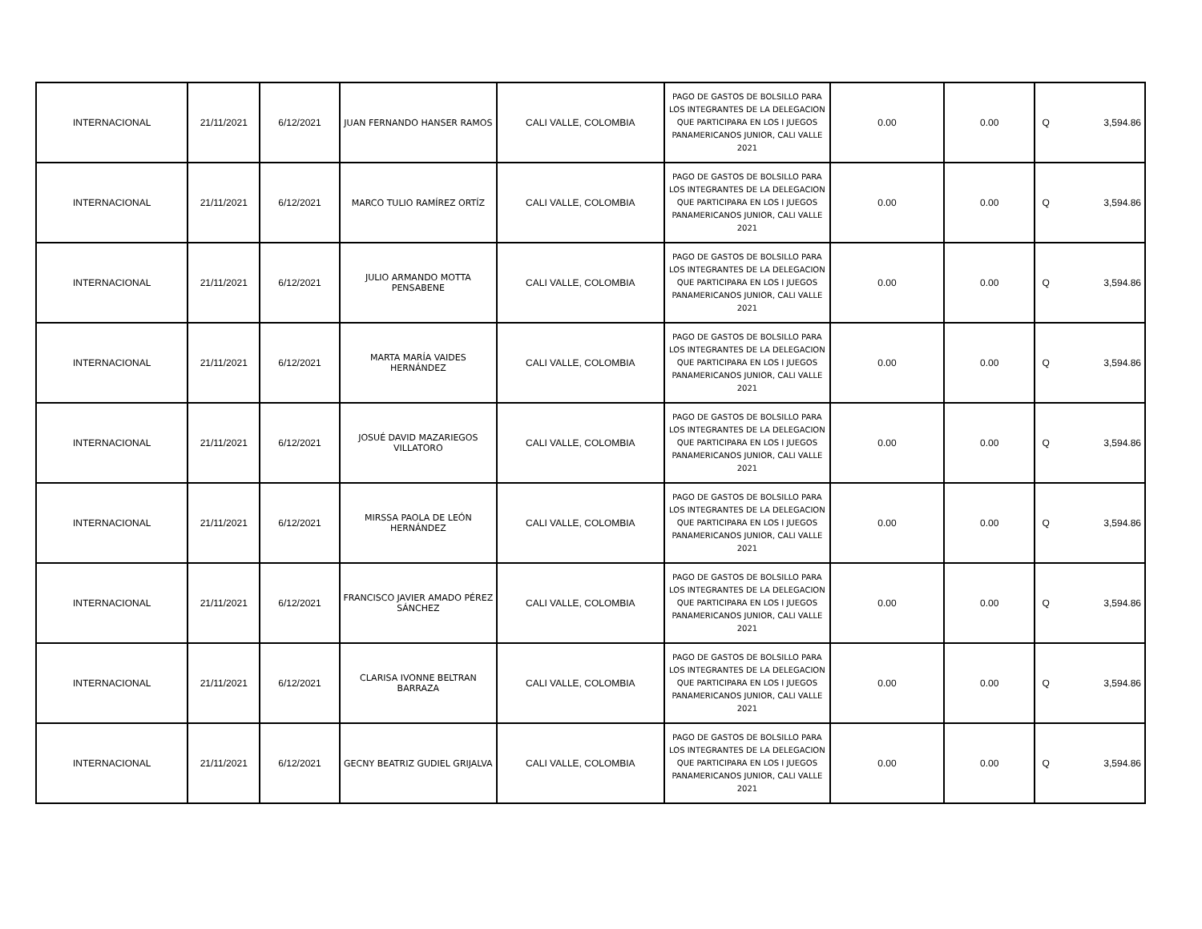| INTERNACIONAL | 21/11/2021 | 6/12/2021 | JUAN FERNANDO HANSER RAMOS | CALI VALLE, COLOMBIA | PAGO DE GASTOS DE BOLSILLO PARA LOS INTEGRANTES DE LA DELEGACION QUE PARTICIPARA EN LOS I JUEGOS PANAMERICANOS JUNIOR, CALI VALLE 2021 | 0.00 | 0.00 | Q | 3,594.86 |
| INTERNACIONAL | 21/11/2021 | 6/12/2021 | MARCO TULIO RAMÍREZ ORTÍZ | CALI VALLE, COLOMBIA | PAGO DE GASTOS DE BOLSILLO PARA LOS INTEGRANTES DE LA DELEGACION QUE PARTICIPARA EN LOS I JUEGOS PANAMERICANOS JUNIOR, CALI VALLE 2021 | 0.00 | 0.00 | Q | 3,594.86 |
| INTERNACIONAL | 21/11/2021 | 6/12/2021 | JULIO ARMANDO MOTTA PENSABENE | CALI VALLE, COLOMBIA | PAGO DE GASTOS DE BOLSILLO PARA LOS INTEGRANTES DE LA DELEGACION QUE PARTICIPARA EN LOS I JUEGOS PANAMERICANOS JUNIOR, CALI VALLE 2021 | 0.00 | 0.00 | Q | 3,594.86 |
| INTERNACIONAL | 21/11/2021 | 6/12/2021 | MARTA MARÍA VAIDES HERNÁNDEZ | CALI VALLE, COLOMBIA | PAGO DE GASTOS DE BOLSILLO PARA LOS INTEGRANTES DE LA DELEGACION QUE PARTICIPARA EN LOS I JUEGOS PANAMERICANOS JUNIOR, CALI VALLE 2021 | 0.00 | 0.00 | Q | 3,594.86 |
| INTERNACIONAL | 21/11/2021 | 6/12/2021 | JOSUÉ DAVID MAZARIEGOS VILLATORO | CALI VALLE, COLOMBIA | PAGO DE GASTOS DE BOLSILLO PARA LOS INTEGRANTES DE LA DELEGACION QUE PARTICIPARA EN LOS I JUEGOS PANAMERICANOS JUNIOR, CALI VALLE 2021 | 0.00 | 0.00 | Q | 3,594.86 |
| INTERNACIONAL | 21/11/2021 | 6/12/2021 | MIRSSA PAOLA DE LEÓN HERNÁNDEZ | CALI VALLE, COLOMBIA | PAGO DE GASTOS DE BOLSILLO PARA LOS INTEGRANTES DE LA DELEGACION QUE PARTICIPARA EN LOS I JUEGOS PANAMERICANOS JUNIOR, CALI VALLE 2021 | 0.00 | 0.00 | Q | 3,594.86 |
| INTERNACIONAL | 21/11/2021 | 6/12/2021 | FRANCISCO JAVIER AMADO PÉREZ SÁNCHEZ | CALI VALLE, COLOMBIA | PAGO DE GASTOS DE BOLSILLO PARA LOS INTEGRANTES DE LA DELEGACION QUE PARTICIPARA EN LOS I JUEGOS PANAMERICANOS JUNIOR, CALI VALLE 2021 | 0.00 | 0.00 | Q | 3,594.86 |
| INTERNACIONAL | 21/11/2021 | 6/12/2021 | CLARISA IVONNE BELTRAN BARRAZA | CALI VALLE, COLOMBIA | PAGO DE GASTOS DE BOLSILLO PARA LOS INTEGRANTES DE LA DELEGACION QUE PARTICIPARA EN LOS I JUEGOS PANAMERICANOS JUNIOR, CALI VALLE 2021 | 0.00 | 0.00 | Q | 3,594.86 |
| INTERNACIONAL | 21/11/2021 | 6/12/2021 | GECNY BEATRIZ GUDIEL GRIJALVA | CALI VALLE, COLOMBIA | PAGO DE GASTOS DE BOLSILLO PARA LOS INTEGRANTES DE LA DELEGACION QUE PARTICIPARA EN LOS I JUEGOS PANAMERICANOS JUNIOR, CALI VALLE 2021 | 0.00 | 0.00 | Q | 3,594.86 |